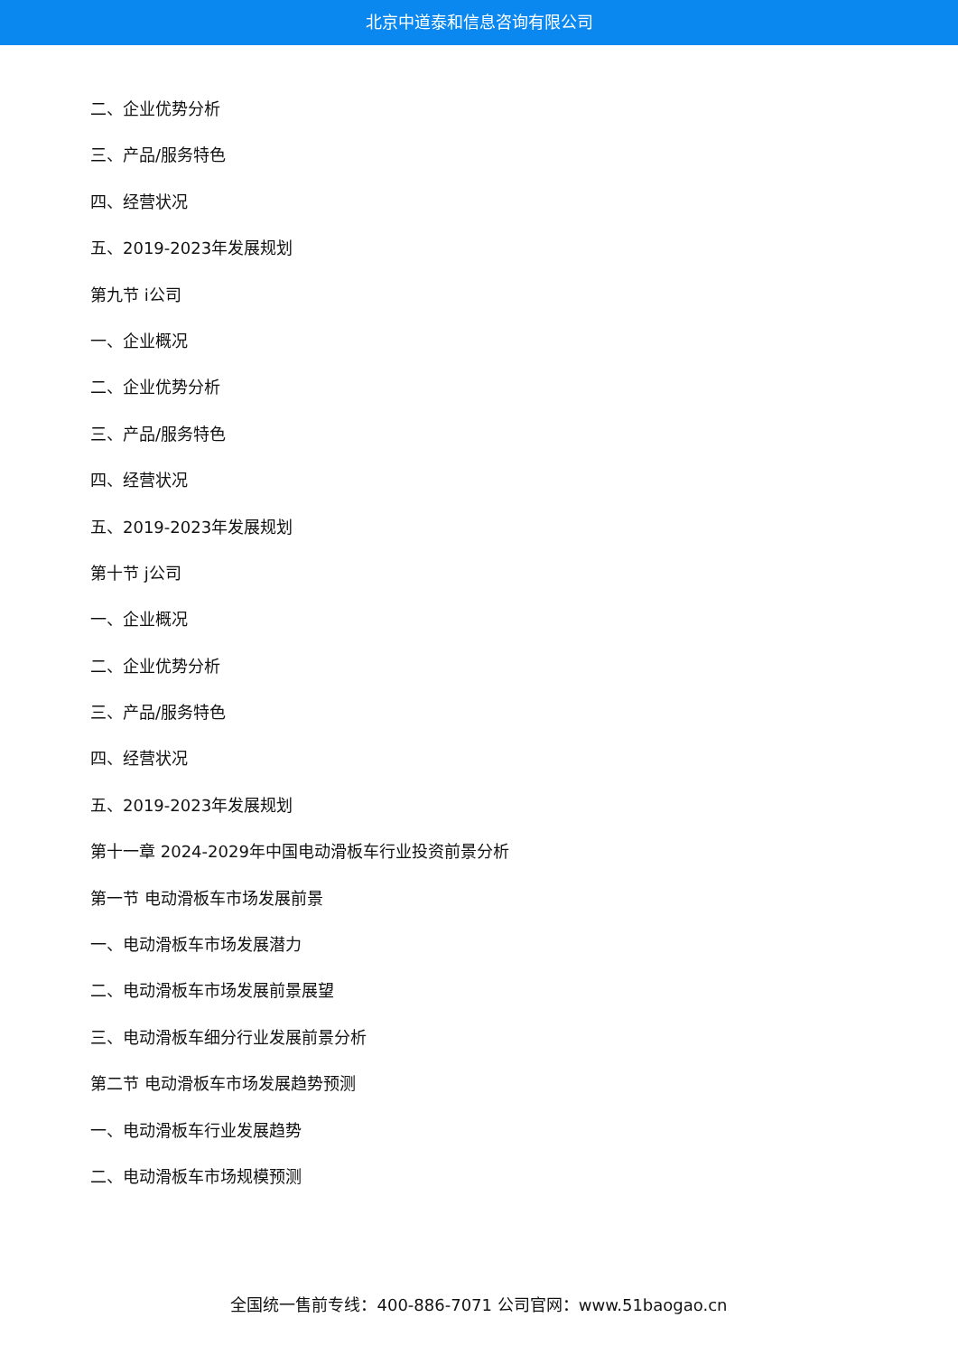北京中道泰和信息咨询有限公司
二、企业优势分析
三、产品/服务特色
四、经营状况
五、2019-2023年发展规划
第九节 i公司
一、企业概况
二、企业优势分析
三、产品/服务特色
四、经营状况
五、2019-2023年发展规划
第十节 j公司
一、企业概况
二、企业优势分析
三、产品/服务特色
四、经营状况
五、2019-2023年发展规划
第十一章 2024-2029年中国电动滑板车行业投资前景分析
第一节 电动滑板车市场发展前景
一、电动滑板车市场发展潜力
二、电动滑板车市场发展前景展望
三、电动滑板车细分行业发展前景分析
第二节 电动滑板车市场发展趋势预测
一、电动滑板车行业发展趋势
二、电动滑板车市场规模预测
全国统一售前专线：400-886-7071 公司官网：www.51baogao.cn